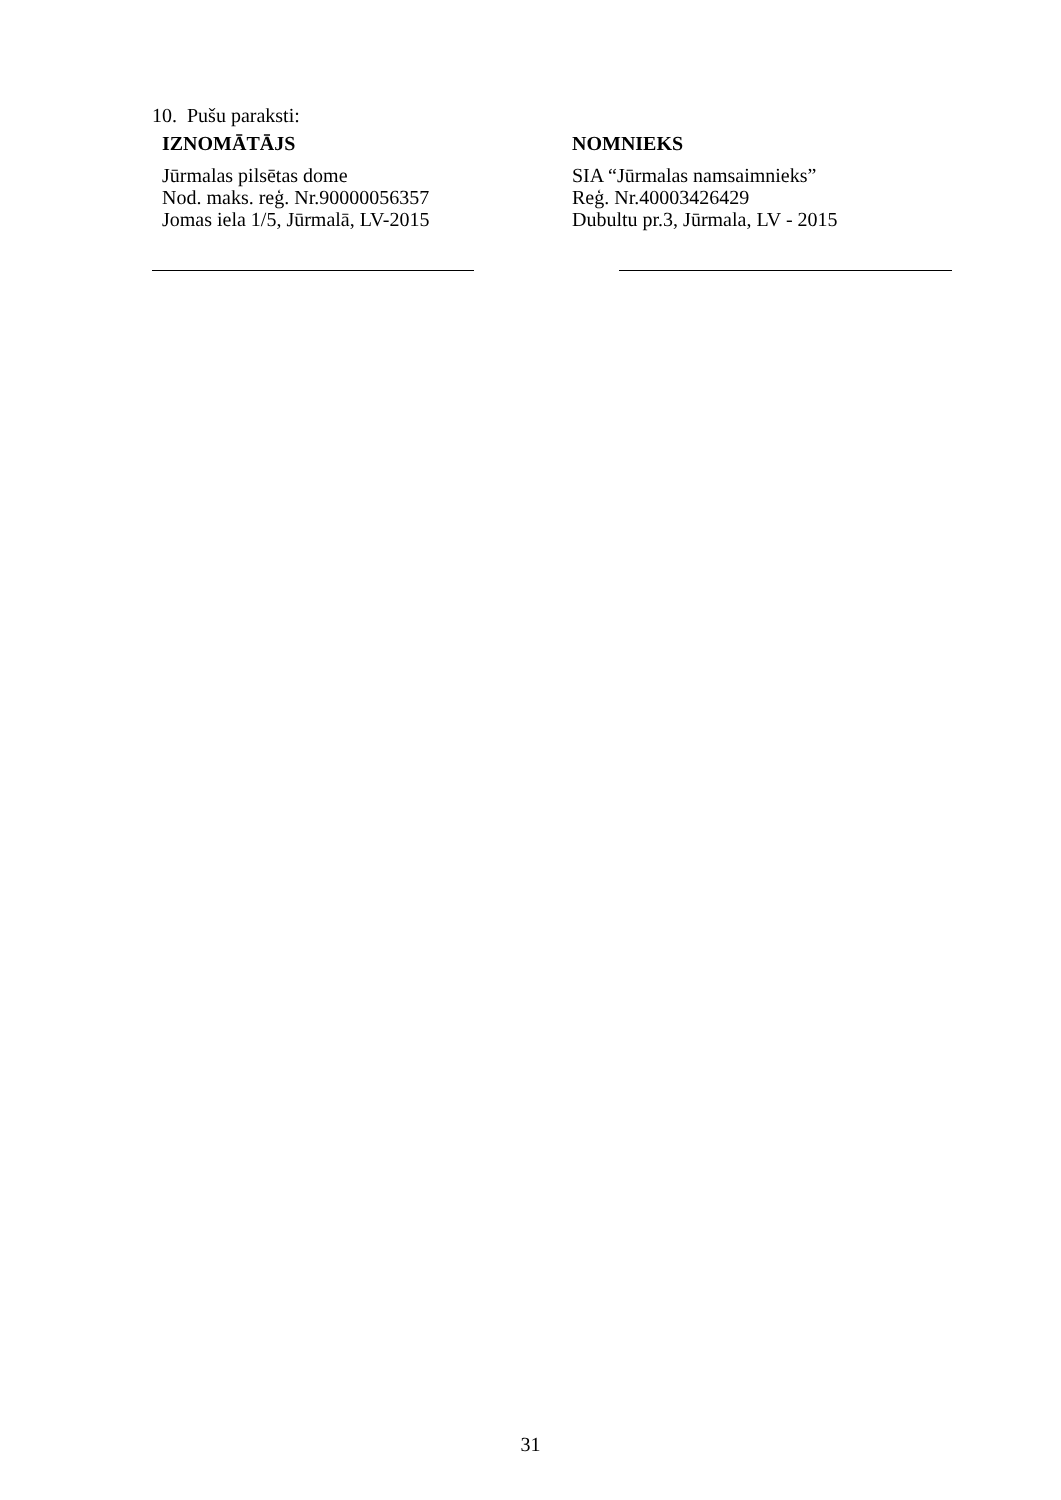10. Pušu paraksti:
IZNOMĀTĀJS
Jūrmalas pilsētas dome
Nod. maks. reģ. Nr.90000056357
Jomas iela 1/5, Jūrmalā, LV-2015
NOMNIEKS
SIA “Jūrmalas namsaimnieks”
Reģ. Nr.40003426429
Dubultu pr.3, Jūrmala, LV - 2015
31